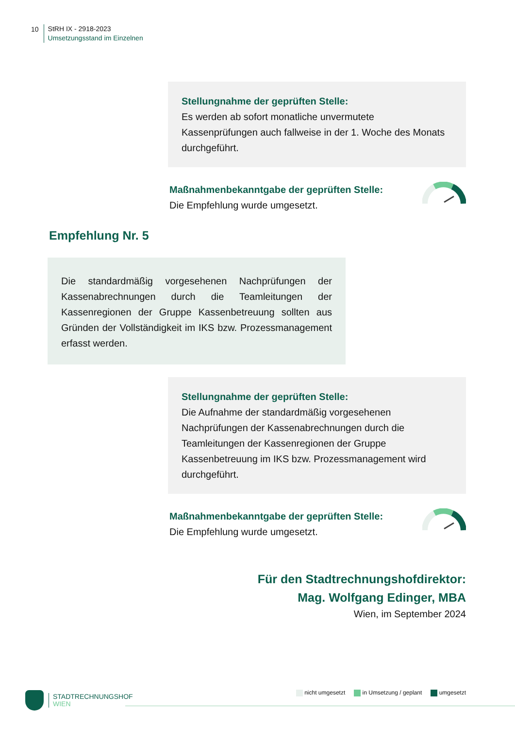10
StRH IX - 2918-2023
Umsetzungsstand im Einzelnen
Stellungnahme der geprüften Stelle:
Es werden ab sofort monatliche unvermutete Kassenprüfungen auch fallweise in der 1. Woche des Monats durchgeführt.
Maßnahmenbekanntgabe der geprüften Stelle:
Die Empfehlung wurde umgesetzt.
Empfehlung Nr. 5
Die standardmäßig vorgesehenen Nachprüfungen der Kassenabrechnungen durch die Teamleitungen der Kassenregionen der Gruppe Kassenbetreuung sollten aus Gründen der Vollständigkeit im IKS bzw. Prozessmanagement erfasst werden.
Stellungnahme der geprüften Stelle:
Die Aufnahme der standardmäßig vorgesehenen Nachprüfungen der Kassenabrechnungen durch die Teamleitungen der Kassenregionen der Gruppe Kassenbetreuung im IKS bzw. Prozessmanagement wird durchgeführt.
Maßnahmenbekanntgabe der geprüften Stelle:
Die Empfehlung wurde umgesetzt.
Für den Stadtrechnungshofdirektor:
Mag. Wolfgang Edinger, MBA
Wien, im September 2024
STADTRECHNUNGSHOF
WIEN
nicht umgesetzt in Umsetzung / geplant umgesetzt